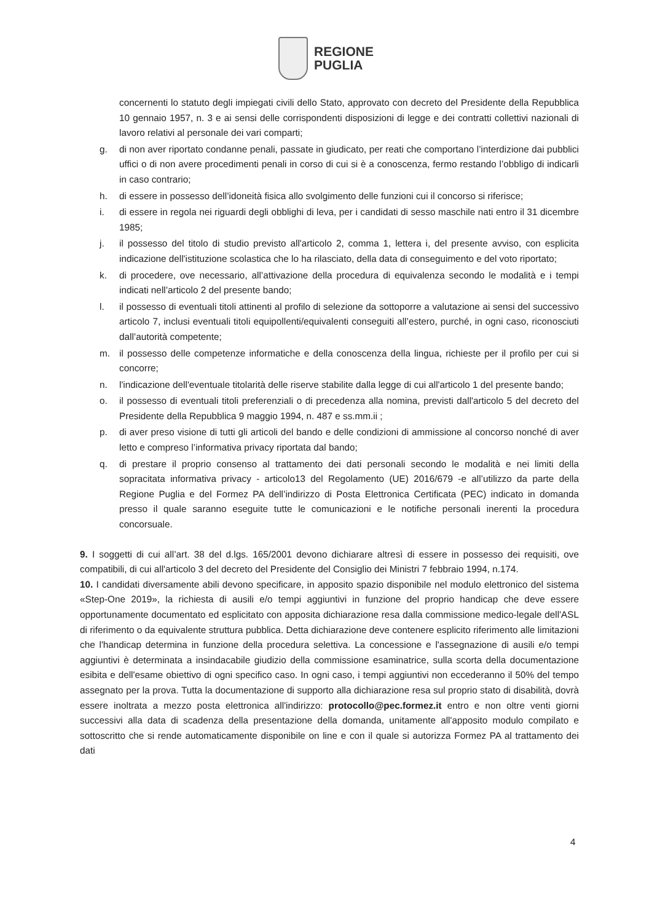REGIONE
PUGLIA
concernenti lo statuto degli impiegati civili dello Stato, approvato con decreto del Presidente della Repubblica 10 gennaio 1957, n. 3 e ai sensi delle corrispondenti disposizioni di legge e dei contratti collettivi nazionali di lavoro relativi al personale dei vari comparti;
g. di non aver riportato condanne penali, passate in giudicato, per reati che comportano l’interdizione dai pubblici uffici o di non avere procedimenti penali in corso di cui si è a conoscenza, fermo restando l’obbligo di indicarli in caso contrario;
h. di essere in possesso dell’idoneità fisica allo svolgimento delle funzioni cui il concorso si riferisce;
i. di essere in regola nei riguardi degli obblighi di leva, per i candidati di sesso maschile nati entro il 31 dicembre 1985;
j. il possesso del titolo di studio previsto all'articolo 2, comma 1, lettera i, del presente avviso, con esplicita indicazione dell'istituzione scolastica che lo ha rilasciato, della data di conseguimento e del voto riportato;
k. di procedere, ove necessario, all’attivazione della procedura di equivalenza secondo le modalità e i tempi indicati nell’articolo 2 del presente bando;
l. il possesso di eventuali titoli attinenti al profilo di selezione da sottoporre a valutazione ai sensi del successivo articolo 7, inclusi eventuali titoli equipollenti/equivalenti conseguiti all’estero, purché, in ogni caso, riconosciuti dall’autorità competente;
m. il possesso delle competenze informatiche e della conoscenza della lingua, richieste per il profilo per cui si concorre;
n. l'indicazione dell'eventuale titolarità delle riserve stabilite dalla legge di cui all'articolo 1 del presente bando;
o. il possesso di eventuali titoli preferenziali o di precedenza alla nomina, previsti dall'articolo 5 del decreto del Presidente della Repubblica 9 maggio 1994, n. 487 e ss.mm.ii ;
p. di aver preso visione di tutti gli articoli del bando e delle condizioni di ammissione al concorso nonché di aver letto e compreso l’informativa privacy riportata dal bando;
q. di prestare il proprio consenso al trattamento dei dati personali secondo le modalità e nei limiti della sopracitata informativa privacy - articolo13 del Regolamento (UE) 2016/679 -e all’utilizzo da parte della Regione Puglia e del Formez PA dell’indirizzo di Posta Elettronica Certificata (PEC) indicato in domanda presso il quale saranno eseguite tutte le comunicazioni e le notifiche personali inerenti la procedura concorsuale.
9. I soggetti di cui all’art. 38 del d.lgs. 165/2001 devono dichiarare altresì di essere in possesso dei requisiti, ove compatibili, di cui all'articolo 3 del decreto del Presidente del Consiglio dei Ministri 7 febbraio 1994, n.174.
10. I candidati diversamente abili devono specificare, in apposito spazio disponibile nel modulo elettronico del sistema «Step-One 2019», la richiesta di ausili e/o tempi aggiuntivi in funzione del proprio handicap che deve essere opportunamente documentato ed esplicitato con apposita dichiarazione resa dalla commissione medico-legale dell'ASL di riferimento o da equivalente struttura pubblica. Detta dichiarazione deve contenere esplicito riferimento alle limitazioni che l'handicap determina in funzione della procedura selettiva. La concessione e l'assegnazione di ausili e/o tempi aggiuntivi è determinata a insindacabile giudizio della commissione esaminatrice, sulla scorta della documentazione esibita e dell'esame obiettivo di ogni specifico caso. In ogni caso, i tempi aggiuntivi non eccederanno il 50% del tempo assegnato per la prova. Tutta la documentazione di supporto alla dichiarazione resa sul proprio stato di disabilità, dovrà essere inoltrata a mezzo posta elettronica all'indirizzo: protocollo@pec.formez.it entro e non oltre venti giorni successivi alla data di scadenza della presentazione della domanda, unitamente all'apposito modulo compilato e sottoscritto che si rende automaticamente disponibile on line e con il quale si autorizza Formez PA al trattamento dei dati
4